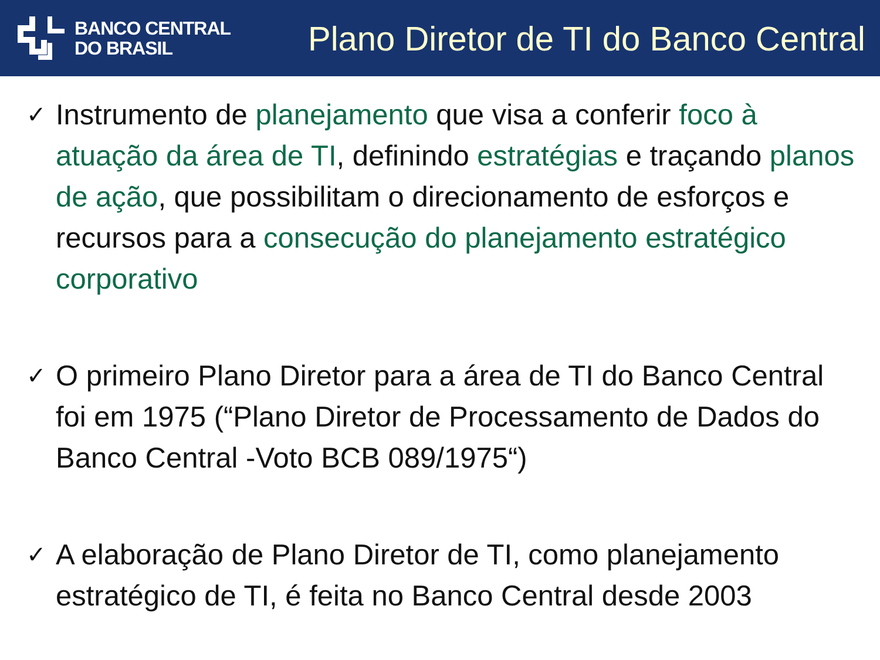BANCO CENTRAL
DO BRASIL
Plano Diretor de TI do Banco Central
✓ Instrumento de planejamento que visa a conferir foco à atuação da área de TI, definindo estratégias e traçando planos de ação, que possibilitam o direcionamento de esforços e recursos para a consecução do planejamento estratégico corporativo
✓ O primeiro Plano Diretor para a área de TI do Banco Central foi em 1975 (“Plano Diretor de Processamento de Dados do Banco Central -Voto BCB 089/1975“)
✓ A elaboração de Plano Diretor de TI, como planejamento estratégico de TI, é feita no Banco Central desde 2003